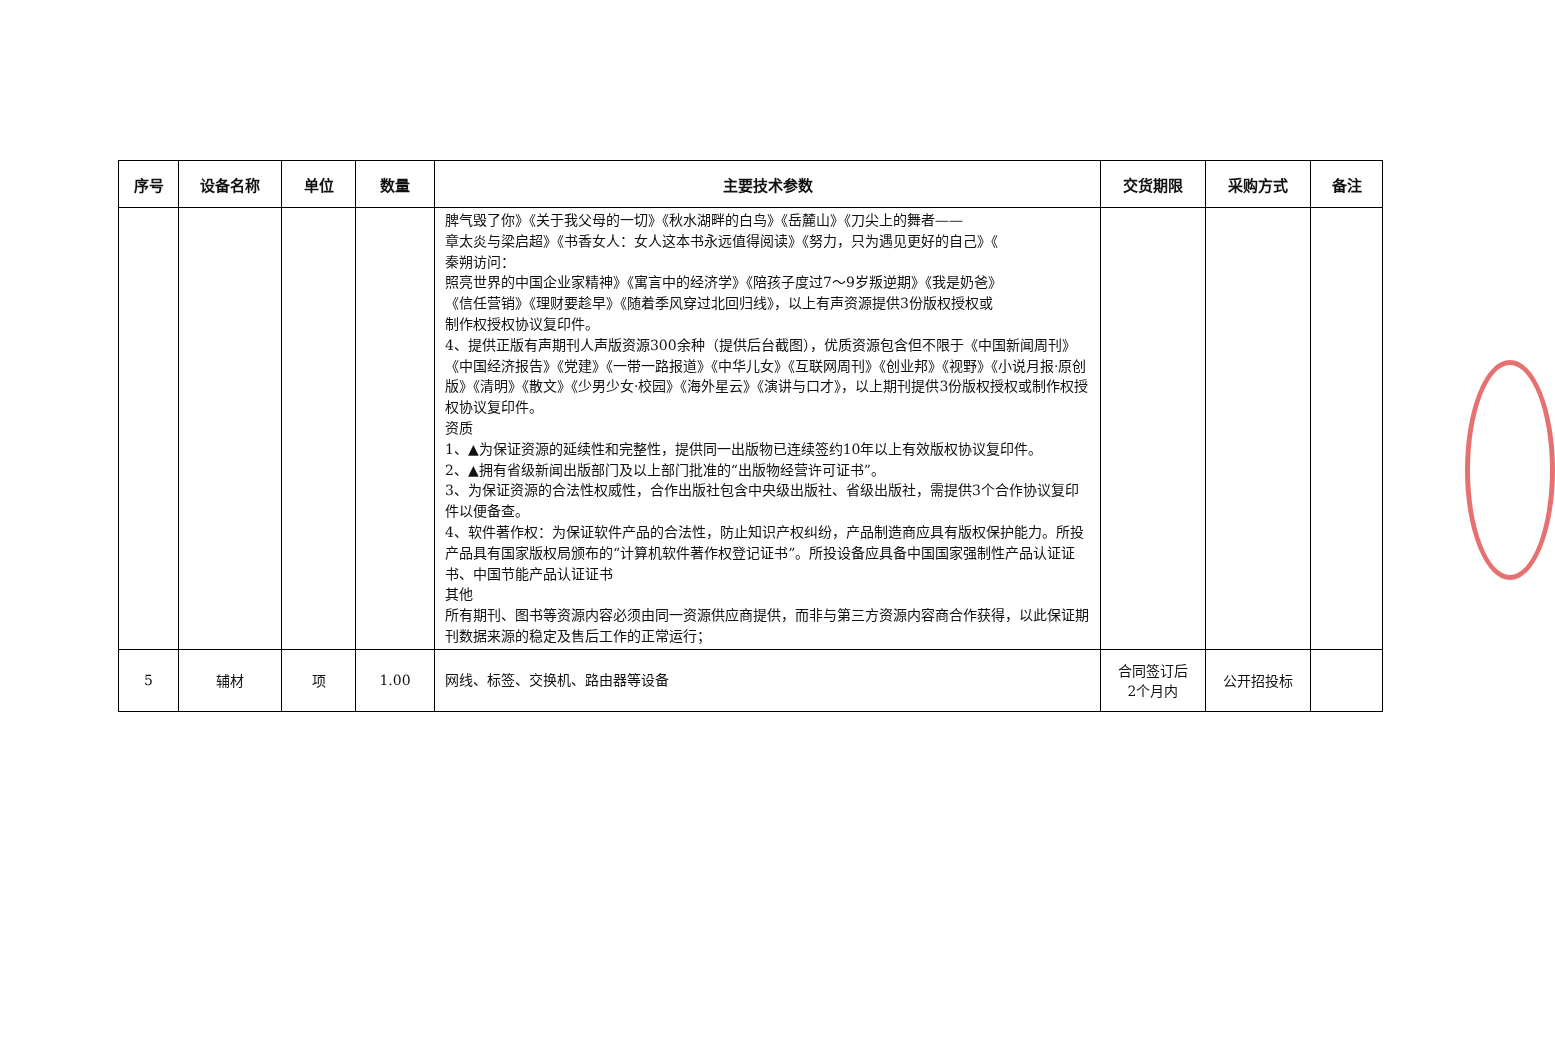| 序号 | 设备名称 | 单位 | 数量 | 主要技术参数 | 交货期限 | 采购方式 | 备注 |
| --- | --- | --- | --- | --- | --- | --- | --- |
| | | | | 脾气毁了你》《关于我父母的一切》《秋水湖畔的白鸟》《岳麓山》《刀尖上的舞者—— 章太炎与梁启超》《书香女人：女人这本书永远值得阅读》《努力，只为遇见更好的自己》《 秦朔访问： 照亮世界的中国企业家精神》《寓言中的经济学》《陪孩子度过7～9岁叛逆期》《我是奶爸》 《信任营销》《理财要趁早》《随着季风穿过北回归线》，以上有声资源提供3份版权授权或 制作权授权协议复印件。 4、提供正版有声期刊人声版资源300余种（提供后台截图），优质资源包含但不限于《中国新闻周刊》《中国经济报告》《党建》《一带一路报道》《中华儿女》《互联网周刊》《创业邦》《视野》《小说月报·原创版》《清明》《散文》《少男少女·校园》《海外星云》《演讲与口才》，以上期刊提供3份版权授权或制作权授权协议复印件。 资质 1、▲为保证资源的延续性和完整性，提供同一出版物已连续签约10年以上有效版权协议复印件。 2、▲拥有省级新闻出版部门及以上部门批准的“出版物经营许可证书”。 3、为保证资源的合法性权威性，合作出版社包含中央级出版社、省级出版社，需提供3个合作协议复印件以便备查。 4、软件著作权：为保证软件产品的合法性，防止知识产权纠纷，产品制造商应具有版权保护能力。所投产品具有国家版权局颁布的“计算机软件著作权登记证书”。所投设备应具备中国国家强制性产品认证证书、中国节能产品认证证书 其他 所有期刊、图书等资源内容必须由同一资源供应商提供，而非与第三方资源内容商合作获得，以此保证期刊数据来源的稳定及售后工作的正常运行； | | | |
| 5 | 辅材 | 项 | 1.00 | 网线、标签、交换机、路由器等设备 | 合同签订后 2个月内 | 公开招投标 | |